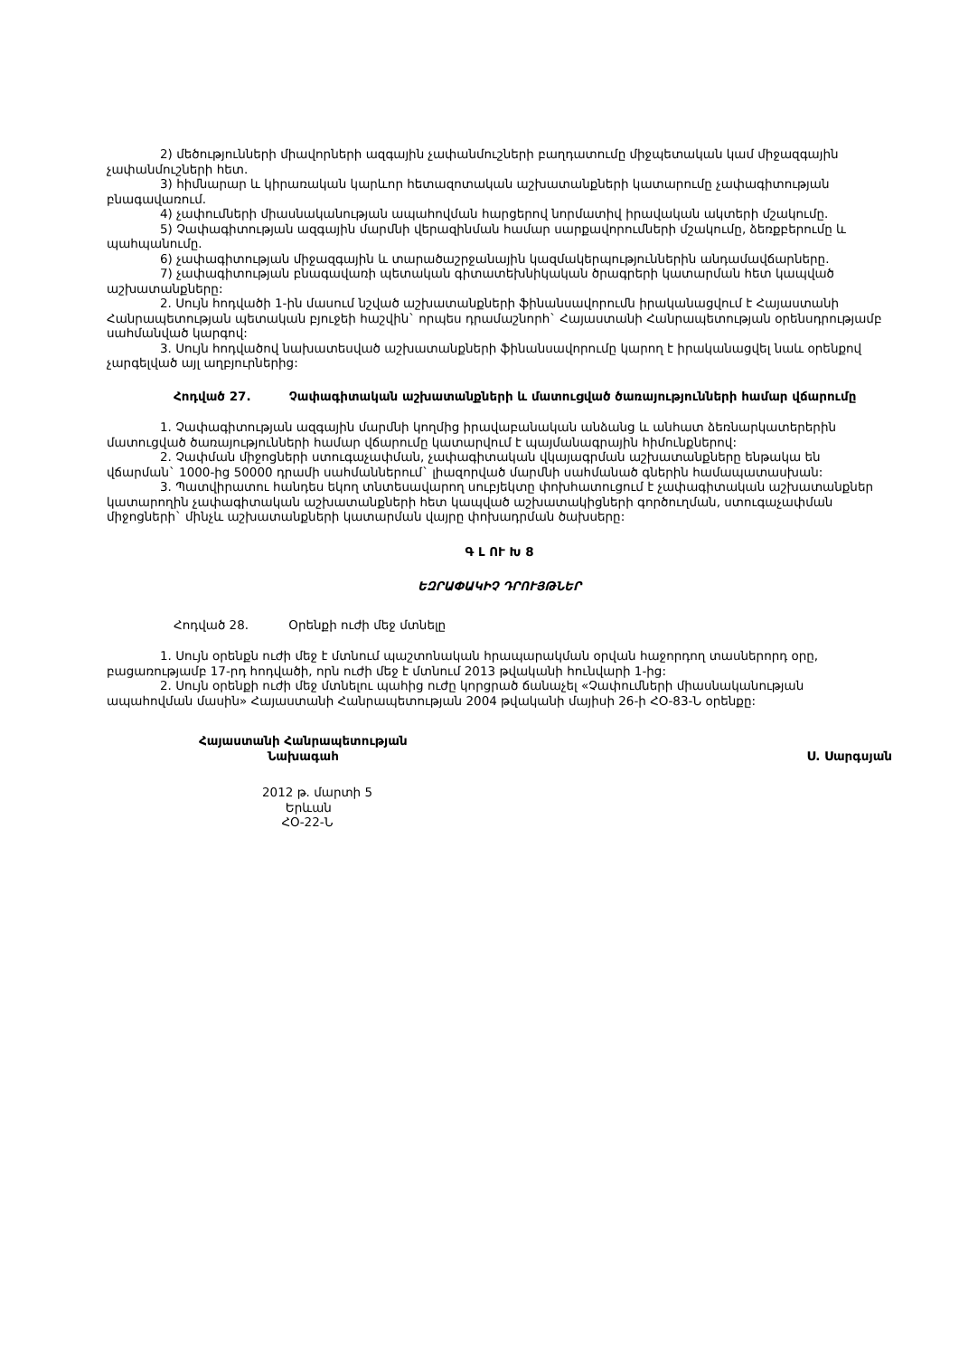2) մեծությունների միավորների ազգային չափանմուշների բաղդատումը միջպետական կամ միջազգային չափանմուշների հետ.
3) հիմնարար և կիրառական կարևոր հետազոտական աշխատանքների կատարումը չափագիտության բնագավառում.
4) չափումների միասնականության ապահովման հարցերով նորմատիվ իրավական ակտերի մշակումը.
5) Չափագիտության ազգային մարմնի վերազինման համար սարքավորումների մշակումը, ձեռքբերումը և պահպանումը.
6) չափագիտության միջազգային և տարածաշրջանային կազմակերպություններին անդամավճարները.
7) չափագիտության բնագավառի պետական գիտատեխնիկական ծրագրերի կատարման հետ կապված աշխատանքները:
2. Սույն հոդվածի 1-ին մասում նշված աշխատանքների ֆինանսավորումն իրականացվում է Հայաստանի Հանրապետության պետական բյուջեի հաշվին` որպես դրամաշնորհ` Հայաստանի Հանրապետության օրենսդրությամբ սահմանված կարգով:
3. Սույն հոդվածով նախատեսված աշխատանքների ֆինանսավորումը կարող է իրականացվել նաև օրենքով չարգելված այլ աղբյուրներից:
Հոդված 27. Չափագիտական աշխատանքների և մատուցված ծառայությունների համար վճարումը
1. Չափագիտության ազգային մարմնի կողմից իրավաբանական անձանց և անհատ ձեռնարկատերերին մատուցված ծառայությունների համար վճարումը կատարվում է պայմանագրային հիմունքներով:
2. Չափման միջոցների ստուգաչափման, չափագիտական վկայագրման աշխատանքները ենթակա են վճարման` 1000-ից 50000 դրամի սահմաններում` լիազորված մարմնի սահմանած գներին համապատասխան:
3. Պատվիրատու հանդես եկող տնտեսավարող սուբյեկտը փոխհատուցում է չափագիտական աշխատանքներ կատարողին չափագիտական աշխատանքների հետ կապված աշխատակիցների գործուղման, ստուգաչափման միջոցների` մինչև աշխատանքների կատարման վայրը փոխադրման ծախսերը:
Գ Լ ՈՒ Խ 8
ԵԶՐԱՓԱԿԻՉ ԴՐՈՒՅԹՆԵՐ
Հոդված 28. Օրենքի ուժի մեջ մտնելը
1. Սույն օրենքն ուժի մեջ է մտնում պաշտոնական հրապարակման օրվան հաջորդող տասներորդ օրը, բացառությամբ 17-րդ հոդվածի, որն ուժի մեջ է մտնում 2013 թվականի հունվարի 1-ից:
2. Սույն օրենքի ուժի մեջ մտնելու պահից ուժը կորցրած ճանաչել «Չափումների միասնականության ապահովման մասին» Հայաստանի Հանրապետության 2004 թվականի մայիսի 26-ի ՀՕ-83-Ն օրենքը:
Հայաստանի Հանրապետության
Նախագահ
Ս. Սարգսյան
2012 թ. մարտի 5
Երևան
ՀՕ-22-Ն